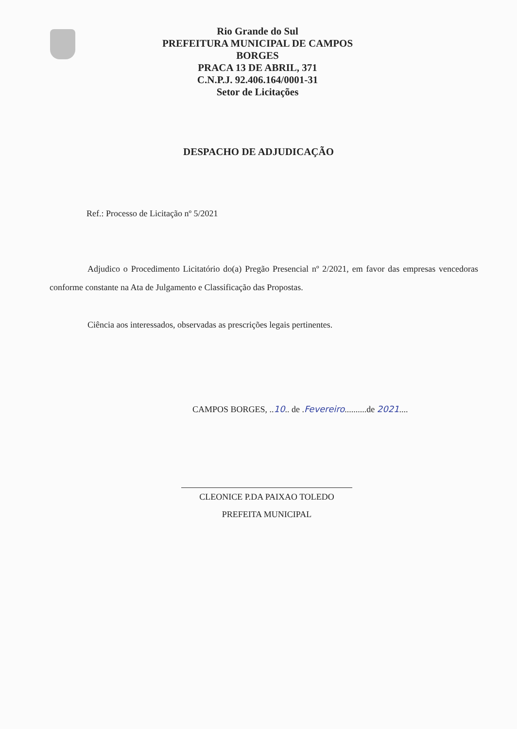Rio Grande do Sul
PREFEITURA MUNICIPAL DE CAMPOS
BORGES
PRACA 13 DE ABRIL, 371
C.N.P.J. 92.406.164/0001-31
Setor de Licitações
DESPACHO DE ADJUDICAÇÃO
Ref.: Processo de Licitação nº 5/2021
Adjudico o Procedimento Licitatório do(a) Pregão Presencial nº 2/2021, em favor das empresas vencedoras conforme constante na Ata de Julgamento e Classificação das Propostas.
Ciência aos interessados, observadas as prescrições legais pertinentes.
CAMPOS BORGES, ..10.. de .Fevereiro..........de 2021....
CLEONICE P.DA PAIXAO TOLEDO
PREFEITA MUNICIPAL